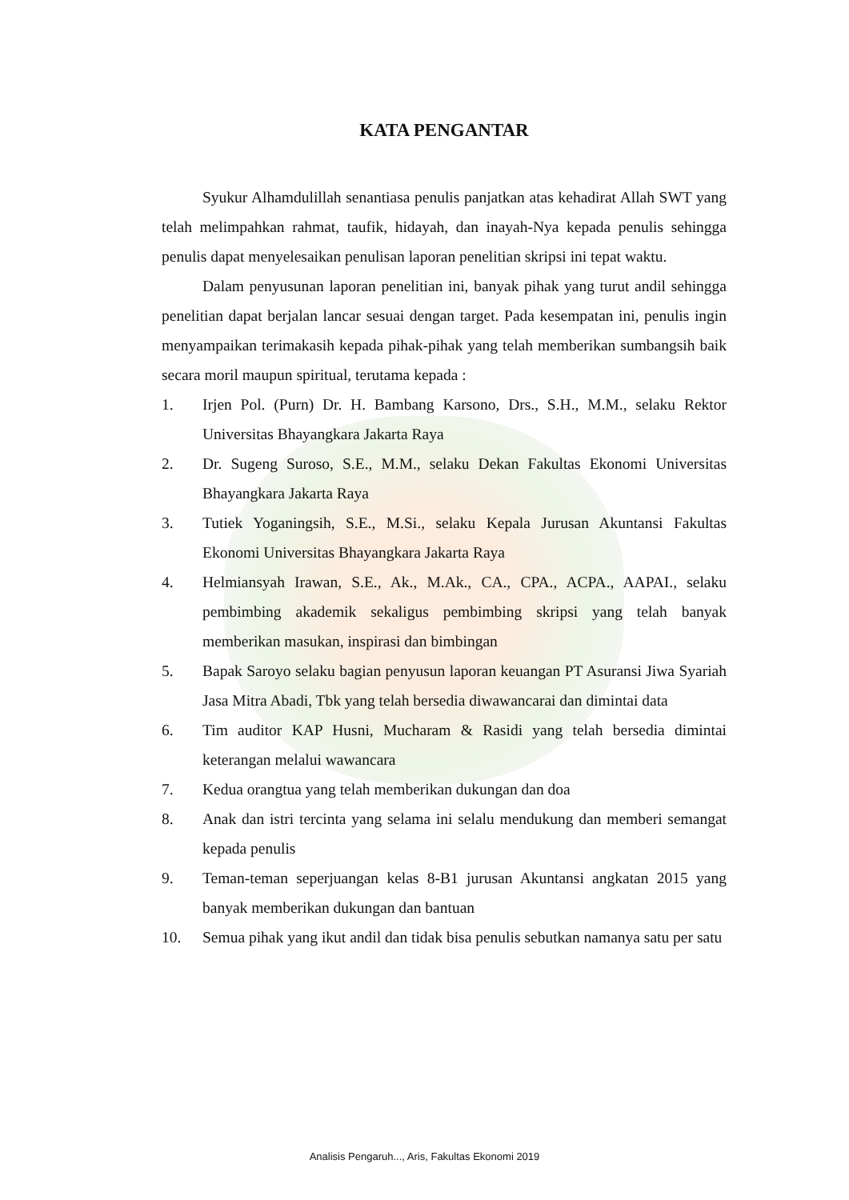KATA PENGANTAR
Syukur Alhamdulillah senantiasa penulis panjatkan atas kehadirat Allah SWT yang telah melimpahkan rahmat, taufik, hidayah, dan inayah-Nya kepada penulis sehingga penulis dapat menyelesaikan penulisan laporan penelitian skripsi ini tepat waktu.
Dalam penyusunan laporan penelitian ini, banyak pihak yang turut andil sehingga penelitian dapat berjalan lancar sesuai dengan target. Pada kesempatan ini, penulis ingin menyampaikan terimakasih kepada pihak-pihak yang telah memberikan sumbangsih baik secara moril maupun spiritual, terutama kepada :
1. Irjen Pol. (Purn) Dr. H. Bambang Karsono, Drs., S.H., M.M., selaku Rektor Universitas Bhayangkara Jakarta Raya
2. Dr. Sugeng Suroso, S.E., M.M., selaku Dekan Fakultas Ekonomi Universitas Bhayangkara Jakarta Raya
3. Tutiek Yoganingsih, S.E., M.Si., selaku Kepala Jurusan Akuntansi Fakultas Ekonomi Universitas Bhayangkara Jakarta Raya
4. Helmiansyah Irawan, S.E., Ak., M.Ak., CA., CPA., ACPA., AAPAI., selaku pembimbing akademik sekaligus pembimbing skripsi yang telah banyak memberikan masukan, inspirasi dan bimbingan
5. Bapak Saroyo selaku bagian penyusun laporan keuangan PT Asuransi Jiwa Syariah Jasa Mitra Abadi, Tbk yang telah bersedia diwawancarai dan dimintai data
6. Tim auditor KAP Husni, Mucharam & Rasidi yang telah bersedia dimintai keterangan melalui wawancara
7. Kedua orangtua yang telah memberikan dukungan dan doa
8. Anak dan istri tercinta yang selama ini selalu mendukung dan memberi semangat kepada penulis
9. Teman-teman seperjuangan kelas 8-B1 jurusan Akuntansi angkatan 2015 yang banyak memberikan dukungan dan bantuan
10. Semua pihak yang ikut andil dan tidak bisa penulis sebutkan namanya satu per satu
Analisis Pengaruh..., Aris, Fakultas Ekonomi 2019